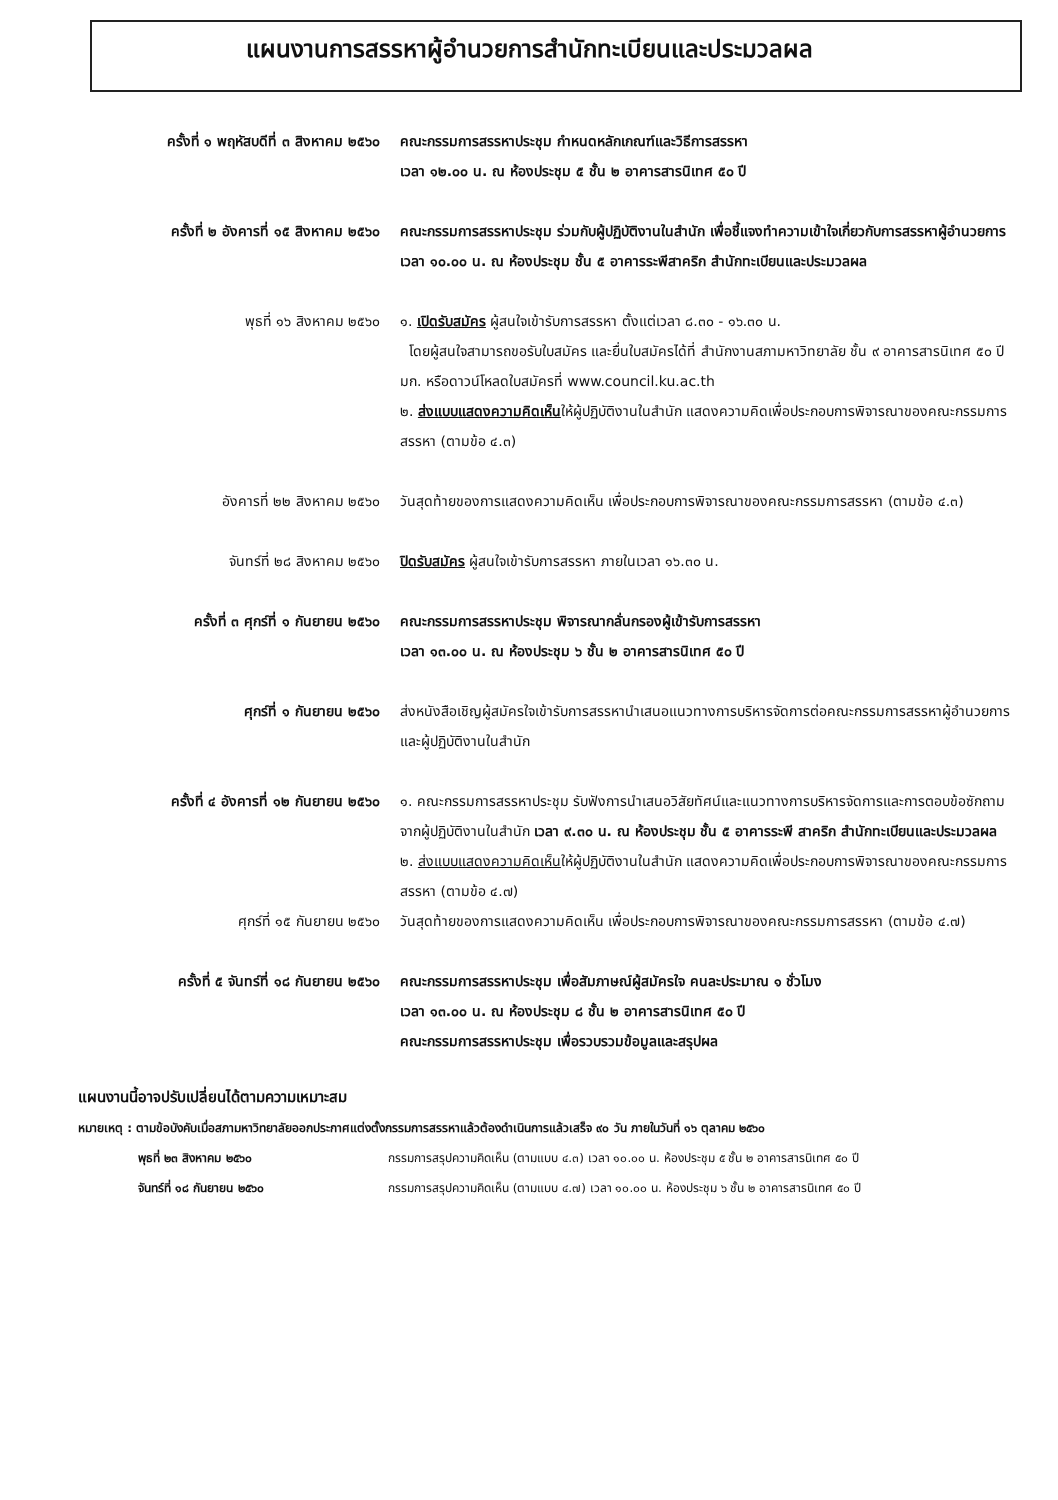แผนงานการสรรหาผู้อำนวยการสำนักทะเบียนและประมวลผล
ครั้งที่ ๑ พฤหัสบดีที่ ๓ สิงหาคม ๒๕๖๐
คณะกรรมการสรรหาประชุม กำหนดหลักเกณฑ์และวิธีการสรรหา
เวลา ๑๒.๐๐ น. ณ ห้องประชุม ๕ ชั้น ๒ อาคารสารนิเทศ ๕๐ ปี
ครั้งที่ ๒ อังคารที่ ๑๕ สิงหาคม ๒๕๖๐
คณะกรรมการสรรหาประชุม ร่วมกับผู้ปฏิบัติงานในสำนัก เพื่อชี้แจงทำความเข้าใจเกี่ยวกับการสรรหาผู้อำนวยการ เวลา ๑๐.๐๐ น. ณ ห้องประชุม ชั้น ๕ อาคารระพีสาคริก สำนักทะเบียนและประมวลผล
พุธที่ ๑๖ สิงหาคม ๒๕๖๐ ๑. เปิดรับสมัคร ผู้สนใจเข้ารับการสรรหา ตั้งแต่เวลา ๘.๓๐ - ๑๖.๓๐ น.
โดยผู้สนใจสามารถขอรับใบสมัคร และยื่นใบสมัครได้ที่ สำนักงานสภามหาวิทยาลัย ชั้น ๙ อาคารสารนิเทศ ๕๐ ปี มก. หรือดาวน์โหลดใบสมัครที่ www.council.ku.ac.th
๒. ส่งแบบแสดงความคิดเห็นให้ผู้ปฏิบัติงานในสำนัก แสดงความคิดเพื่อประกอบการพิจารณาของคณะกรรมการสรรหา (ตามข้อ ๔.๓)
อังคารที่ ๒๒ สิงหาคม ๒๕๖๐ วันสุดท้ายของการแสดงความคิดเห็น เพื่อประกอบการพิจารณาของคณะกรรมการสรรหา (ตามข้อ ๔.๓)
จันทร์ที่ ๒๘ สิงหาคม ๒๕๖๐ ปิดรับสมัคร ผู้สนใจเข้ารับการสรรหา ภายในเวลา ๑๖.๓๐ น.
ครั้งที่ ๓ ศุกร์ที่ ๑ กันยายน ๒๕๖๐ คณะกรรมการสรรหาประชุม พิจารณากลั่นกรองผู้เข้ารับการสรรหา
เวลา ๑๓.๐๐ น. ณ ห้องประชุม ๖ ชั้น ๒ อาคารสารนิเทศ ๕๐ ปี
ศุกร์ที่ ๑ กันยายน ๒๕๖๐ ส่งหนังสือเชิญผู้สมัครใจเข้ารับการสรรหานำเสนอแนวทางการบริหารจัดการต่อคณะกรรมการสรรหาผู้อำนวยการและผู้ปฏิบัติงานในสำนัก
ครั้งที่ ๔ อังคารที่ ๑๒ กันยายน ๒๕๖๐
๑. คณะกรรมการสรรหาประชุม รับฟังการนำเสนอวิสัยทัศน์และแนวทางการบริหารจัดการและการตอบข้อซักถามจากผู้ปฏิบัติงานในสำนัก เวลา ๙.๓๐ น. ณ ห้องประชุม ชั้น ๕ อาคารระพี สาคริก สำนักทะเบียนและประมวลผล
๒. ส่งแบบแสดงความคิดเห็นให้ผู้ปฏิบัติงานในสำนัก แสดงความคิดเพื่อประกอบการพิจารณาของคณะกรรมการสรรหา (ตามข้อ ๔.๗)
ศุกร์ที่ ๑๕ กันยายน ๒๕๖๐ วันสุดท้ายของการแสดงความคิดเห็น เพื่อประกอบการพิจารณาของคณะกรรมการสรรหา (ตามข้อ ๔.๗)
ครั้งที่ ๕ จันทร์ที่ ๑๘ กันยายน ๒๕๖๐
คณะกรรมการสรรหาประชุม เพื่อสัมภาษณ์ผู้สมัครใจ คนละประมาณ ๑ ชั่วโมง
เวลา ๑๓.๐๐ น. ณ ห้องประชุม ๘ ชั้น ๒ อาคารสารนิเทศ ๕๐ ปี
คณะกรรมการสรรหาประชุม เพื่อรวบรวมข้อมูลและสรุปผล
แผนงานนี้อาจปรับเปลี่ยนได้ตามความเหมาะสม
หมายเหตุ : ตามข้อบังคับเมื่อสภามหาวิทยาลัยออกประกาศแต่งตั้งกรรมการสรรหาแล้วต้องดำเนินการแล้วเสร็จ ๙๐ วัน ภายในวันที่ ๑๖ ตุลาคม ๒๕๖๐
พุธที่ ๒๓ สิงหาคม ๒๕๖๐ กรรมการสรุปความคิดเห็น (ตามแบบ ๔.๓) เวลา ๑๐.๐๐ น. ห้องประชุม ๕ ชั้น ๒ อาคารสารนิเทศ ๕๐ ปี
จันทร์ที่ ๑๘ กันยายน ๒๕๖๐ กรรมการสรุปความคิดเห็น (ตามแบบ ๔.๗) เวลา ๑๐.๐๐ น. ห้องประชุม ๖ ชั้น ๒ อาคารสารนิเทศ ๕๐ ปี